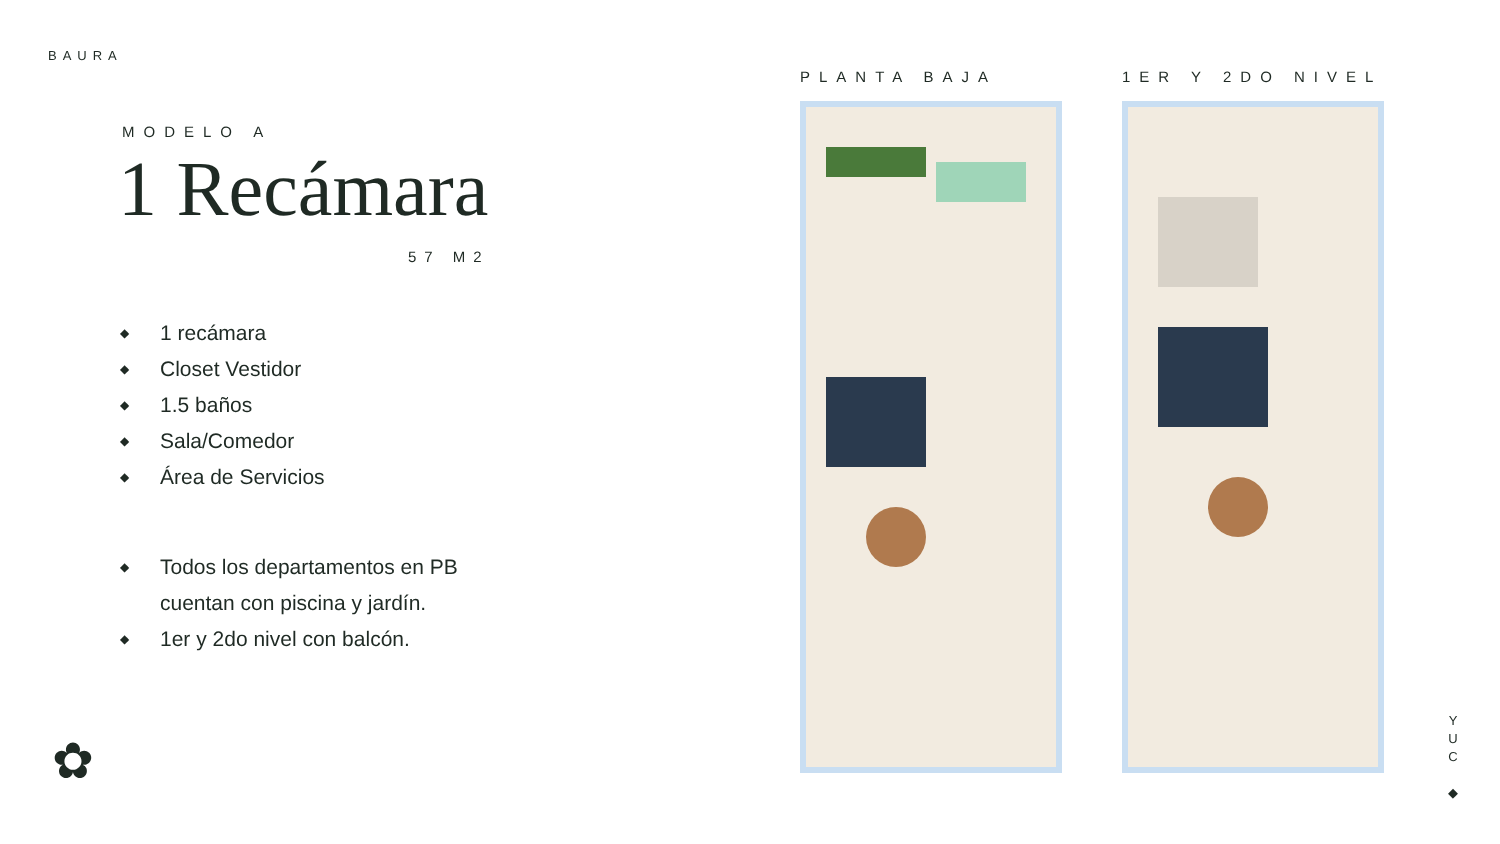BAURA
MODELO A
1 Recámara
57 M2
◆ 1 recámara
◆ Closet Vestidor
◆ 1.5 baños
◆ Sala/Comedor
◆ Área de Servicios
◆ Todos los departamentos en PB
cuentan con piscina y jardín.
◆ 1er y 2do nivel con balcón.
PLANTA BAJA 1ER Y 2DO NIVEL
✿
Y
U
C
◆